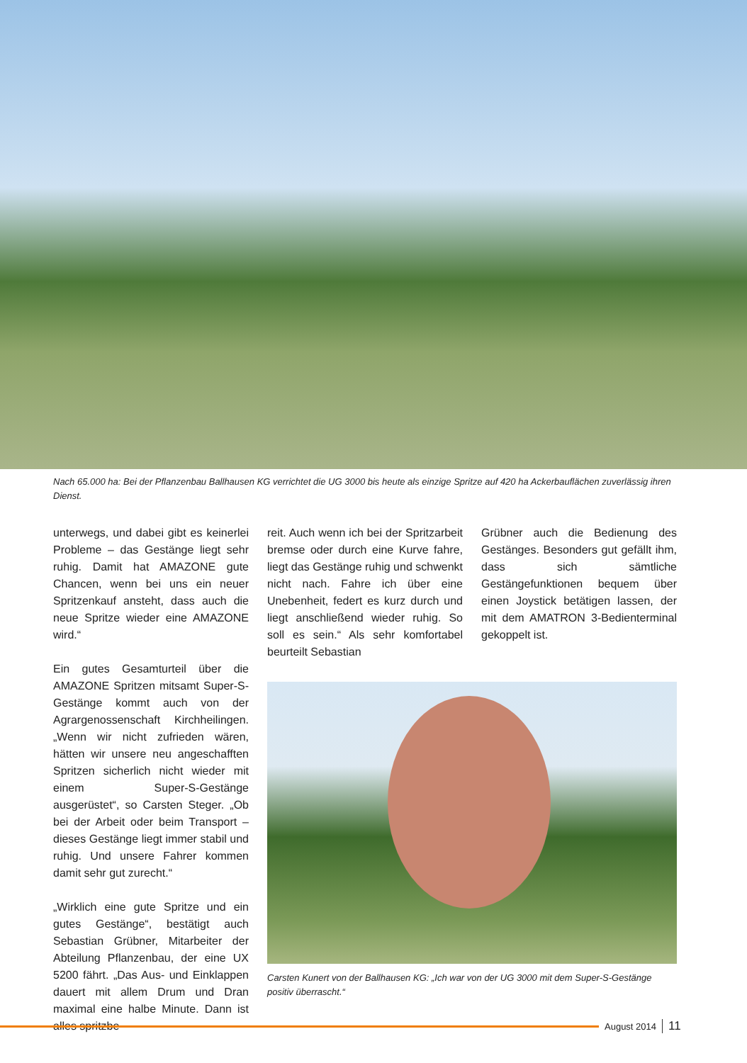Nach 65.000 ha: Bei der Pflanzenbau Ballhausen KG verrichtet die UG 3000 bis heute als einzige Spritze auf 420 ha Ackerbauflächen zuverlässig ihren Dienst.
unterwegs, und dabei gibt es keinerlei Probleme – das Gestänge liegt sehr ruhig. Damit hat AMAZONE gute Chancen, wenn bei uns ein neuer Spritzenkauf ansteht, dass auch die neue Spritze wieder eine AMAZONE wird.“
Ein gutes Gesamturteil über die AMAZONE Spritzen mitsamt Super-S-Gestänge kommt auch von der Agrargenossenschaft Kirchheilingen. „Wenn wir nicht zufrieden wären, hätten wir unsere neu angeschafften Spritzen sicherlich nicht wieder mit einem Super-S-Gestänge ausgerüstet“, so Carsten Steger. „Ob bei der Arbeit oder beim Transport – dieses Gestänge liegt immer stabil und ruhig. Und unsere Fahrer kommen damit sehr gut zurecht.“
„Wirklich eine gute Spritze und ein gutes Gestänge“, bestätigt auch Sebastian Grübner, Mitarbeiter der Abteilung Pflanzenbau, der eine UX 5200 fährt. „Das Aus- und Einklappen dauert mit allem Drum und Dran maximal eine halbe Minute. Dann ist alles spritzbe-
reit. Auch wenn ich bei der Spritzarbeit bremse oder durch eine Kurve fahre, liegt das Gestänge ruhig und schwenkt nicht nach. Fahre ich über eine Unebenheit, federt es kurz durch und liegt anschließend wieder ruhig. So soll es sein.“ Als sehr komfortabel beurteilt Sebastian
Grübner auch die Bedienung des Gestänges. Besonders gut gefällt ihm, dass sich sämtliche Gestängefunktionen bequem über einen Joystick betätigen lassen, der mit dem AMATRON 3-Bedienterminal gekoppelt ist.
Carsten Kunert von der Ballhausen KG: „Ich war von der UG 3000 mit dem Super-S-Gestänge positiv überrascht.“
August 2014 11